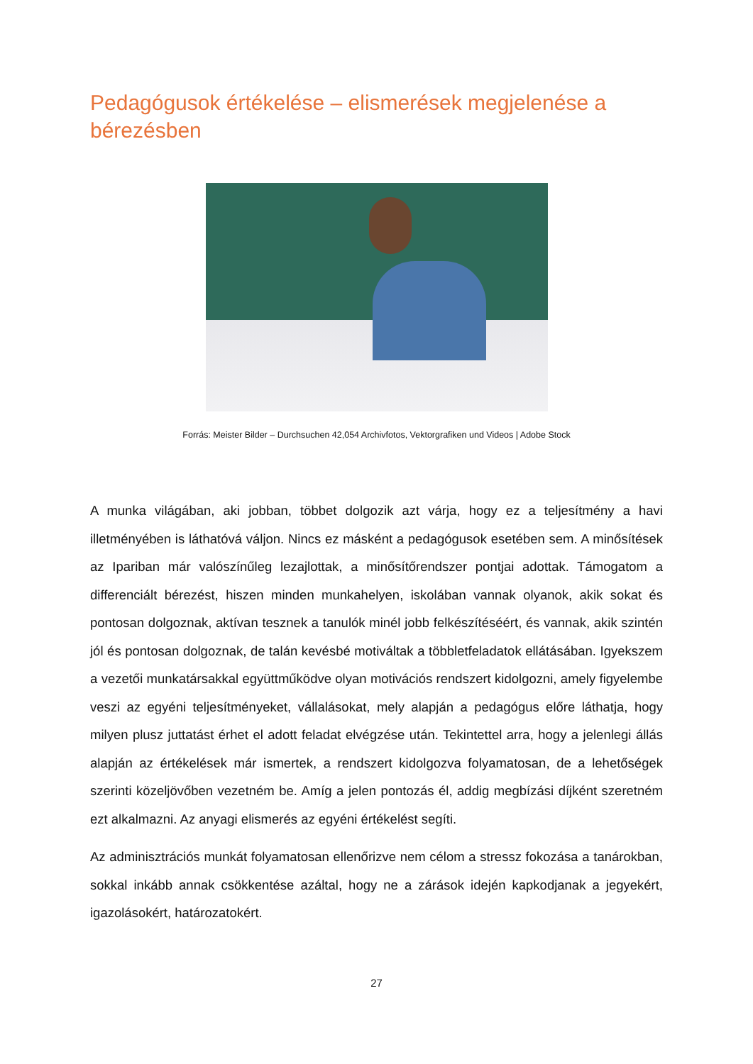Pedagógusok értékelése – elismerések megjelenése a bérezésben
Forrás: Meister Bilder – Durchsuchen 42,054 Archivfotos, Vektorgrafiken und Videos | Adobe Stock
A munka világában, aki jobban, többet dolgozik azt várja, hogy ez a teljesítmény a havi illetményében is láthatóvá váljon. Nincs ez másként a pedagógusok esetében sem. A minősítések az Ipariban már valószínűleg lezajlottak, a minősítőrendszer pontjai adottak. Támogatom a differenciált bérezést, hiszen minden munkahelyen, iskolában vannak olyanok, akik sokat és pontosan dolgoznak, aktívan tesznek a tanulók minél jobb felkészítéséért, és vannak, akik szintén jól és pontosan dolgoznak, de talán kevésbé motiváltak a többletfeladatok ellátásában. Igyekszem a vezetői munkatársakkal együttműködve olyan motivációs rendszert kidolgozni, amely figyelembe veszi az egyéni teljesítményeket, vállalásokat, mely alapján a pedagógus előre láthatja, hogy milyen plusz juttatást érhet el adott feladat elvégzése után. Tekintettel arra, hogy a jelenlegi állás alapján az értékelések már ismertek, a rendszert kidolgozva folyamatosan, de a lehetőségek szerinti közeljövőben vezetném be. Amíg a jelen pontozás él, addig megbízási díjként szeretném ezt alkalmazni. Az anyagi elismerés az egyéni értékelést segíti.
Az adminisztrációs munkát folyamatosan ellenőrizve nem célom a stressz fokozása a tanárokban, sokkal inkább annak csökkentése azáltal, hogy ne a zárások idején kapkodjanak a jegyekért, igazolásokért, határozatokért.
27